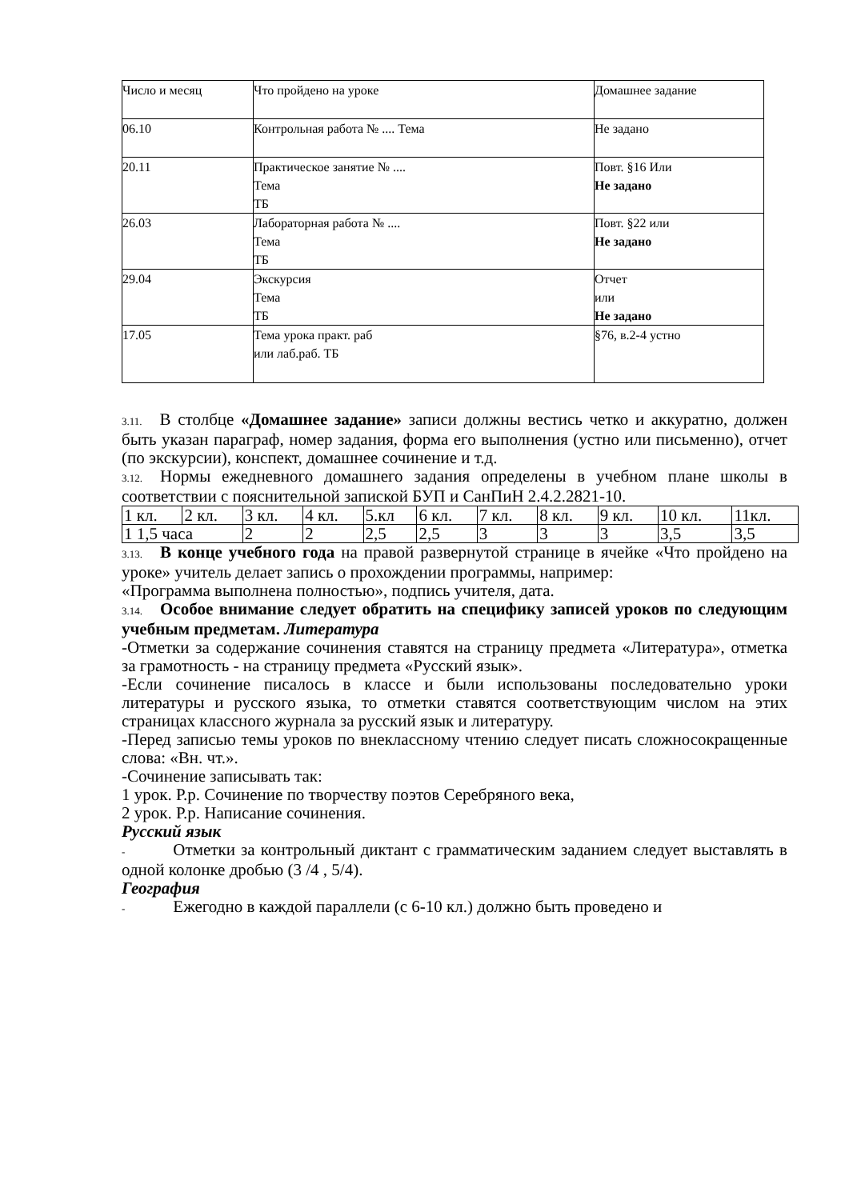| Число и месяц | Что пройдено на уроке | Домашнее задание |
| 06.10 | Контрольная работа № .... Тема | Не задано |
| 20.11 | Практическое занятие № .... Тема ТБ | Повт. §16 Или Не задано |
| 26.03 | Лабораторная работа № .... Тема ТБ | Повт. §22 или Не задано |
| 29.04 | Экскурсия Тема ТБ | Отчет или Не задано |
| 17.05 | Тема урока практ. раб или лаб.раб. ТБ | §76, в.2-4 устно |
3.11. В столбце «Домашнее задание» записи должны вестись четко и аккуратно, должен быть указан параграф, номер задания, форма его выполнения (устно или письменно), отчет (по экскурсии), конспект, домашнее сочинение и т.д.
3.12. Нормы ежедневного домашнего задания определены в учебном плане школы в соответствии с пояснительной запиской БУП и СанПиН 2.4.2.2821-10.
| 1 кл. | 2 кл. | 3 кл. | 4 кл. | 5.кл | 6 кл. | 7 кл. | 8 кл. | 9 кл. | 10 кл. | 11кл. |
| 1 1,5 часа | | 2 | 2 | 2,5 | 2,5 | 3 | 3 | 3 | 3,5 | 3,5 |
3.13. В конце учебного года на правой развернутой странице в ячейке «Что пройдено на уроке» учитель делает запись о прохождении программы, например:
«Программа выполнена полностью», подпись учителя, дата.
3.14. Особое внимание следует обратить на специфику записей уроков по следующим учебным предметам. Литература
-Отметки за содержание сочинения ставятся на страницу предмета «Литература», отметка за грамотность - на страницу предмета «Русский язык».
-Если сочинение писалось в классе и были использованы последовательно уроки литературы и русского языка, то отметки ставятся соответствующим числом на этих страницах классного журнала за русский язык и литературу.
-Перед записью темы уроков по внеклассному чтению следует писать сложносокращенные слова: «Вн. чт.».
-Сочинение записывать так:
1 урок. Р.р. Сочинение по творчеству поэтов Серебряного века,
2 урок. Р.р. Написание сочинения.
Русский язык
- Отметки за контрольный диктант с грамматическим заданием следует выставлять в одной колонке дробью (3 /4 , 5/4).
География
- Ежегодно в каждой параллели (с 6-10 кл.) должно быть проведено и